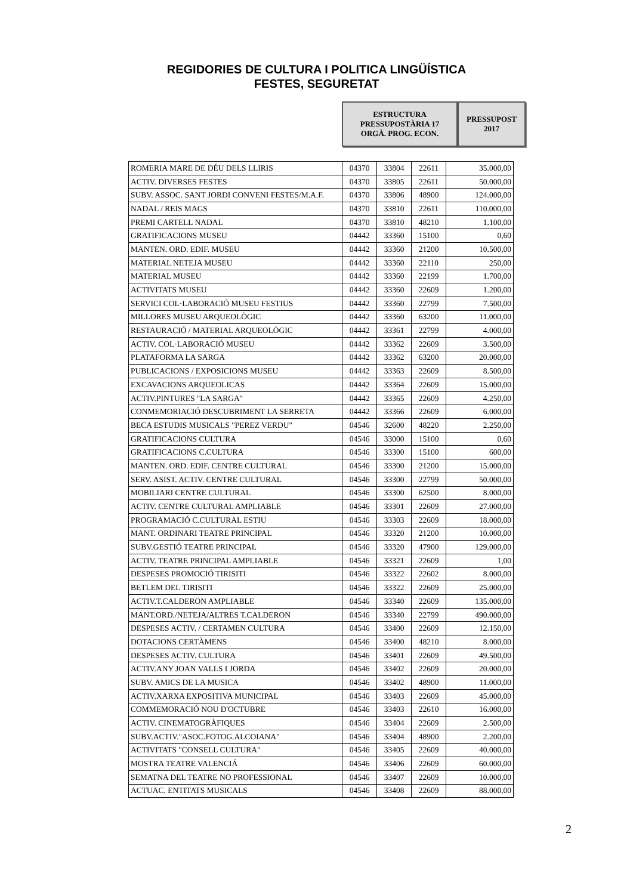REGIDORIES DE CULTURA I POLITICA LINGÜÍSTICA
FESTES, SEGURETAT
ESTRUCTURA
PRESSUPOSTÀRIA 17
ORGÀ. PROG. ECON.
PRESSUPOST
2017
| ROMERIA MARE DE DÉU DELS LLIRIS | 04370 | 33804 | 22611 | 35.000,00 |
| ACTIV. DIVERSES FESTES | 04370 | 33805 | 22611 | 50.000,00 |
| SUBV. ASSOC. SANT JORDI CONVENI FESTES/M.A.F. | 04370 | 33806 | 48900 | 124.000,00 |
| NADAL / REIS MAGS | 04370 | 33810 | 22611 | 110.000,00 |
| PREMI CARTELL NADAL | 04370 | 33810 | 48210 | 1.100,00 |
| GRATIFICACIONS MUSEU | 04442 | 33360 | 15100 | 0,60 |
| MANTEN. ORD. EDIF. MUSEU | 04442 | 33360 | 21200 | 10.500,00 |
| MATERIAL NETEJA MUSEU | 04442 | 33360 | 22110 | 250,00 |
| MATERIAL MUSEU | 04442 | 33360 | 22199 | 1.700,00 |
| ACTIVITATS MUSEU | 04442 | 33360 | 22609 | 1.200,00 |
| SERVICI COL·LABORACIÓ MUSEU FESTIUS | 04442 | 33360 | 22799 | 7.500,00 |
| MILLORES MUSEU ARQUEOLÒGIC | 04442 | 33360 | 63200 | 11.000,00 |
| RESTAURACIÓ / MATERIAL ARQUEOLÒGIC | 04442 | 33361 | 22799 | 4.000,00 |
| ACTIV. COL·LABORACIÓ MUSEU | 04442 | 33362 | 22609 | 3.500,00 |
| PLATAFORMA LA SARGA | 04442 | 33362 | 63200 | 20.000,00 |
| PUBLICACIONS / EXPOSICIONS MUSEU | 04442 | 33363 | 22609 | 8.500,00 |
| EXCAVACIONS ARQUEOLICAS | 04442 | 33364 | 22609 | 15.000,00 |
| ACTIV.PINTURES "LA SARGA" | 04442 | 33365 | 22609 | 4.250,00 |
| CONMEMORIACIÓ DESCUBRIMENT LA SERRETA | 04442 | 33366 | 22609 | 6.000,00 |
| BECA ESTUDIS MUSICALS "PEREZ VERDU" | 04546 | 32600 | 48220 | 2.250,00 |
| GRATIFICACIONS CULTURA | 04546 | 33000 | 15100 | 0,60 |
| GRATIFICACIONS C.CULTURA | 04546 | 33300 | 15100 | 600,00 |
| MANTEN. ORD. EDIF. CENTRE CULTURAL | 04546 | 33300 | 21200 | 15.000,00 |
| SERV. ASIST. ACTIV. CENTRE CULTURAL | 04546 | 33300 | 22799 | 50.000,00 |
| MOBILIARI CENTRE CULTURAL | 04546 | 33300 | 62500 | 8.000,00 |
| ACTIV. CENTRE CULTURAL AMPLIABLE | 04546 | 33301 | 22609 | 27.000,00 |
| PROGRAMACIÓ C.CULTURAL ESTIU | 04546 | 33303 | 22609 | 18.000,00 |
| MANT. ORDINARI TEATRE PRINCIPAL | 04546 | 33320 | 21200 | 10.000,00 |
| SUBV.GESTIÓ TEATRE PRINCIPAL | 04546 | 33320 | 47900 | 129.000,00 |
| ACTIV. TEATRE PRINCIPAL AMPLIABLE | 04546 | 33321 | 22609 | 1,00 |
| DESPESES PROMOCIÓ TIRISITI | 04546 | 33322 | 22602 | 8.000,00 |
| BETLEM DEL TIRISITI | 04546 | 33322 | 22609 | 25.000,00 |
| ACTIV.T.CALDERON AMPLIABLE | 04546 | 33340 | 22609 | 135.000,00 |
| MANT.ORD./NETEJA/ALTRES T.CALDERON | 04546 | 33340 | 22799 | 490.000,00 |
| DESPESES ACTIV. / CERTAMEN CULTURA | 04546 | 33400 | 22609 | 12.150,00 |
| DOTACIONS CERTÀMENS | 04546 | 33400 | 48210 | 8.000,00 |
| DESPESES ACTIV. CULTURA | 04546 | 33401 | 22609 | 49.500,00 |
| ACTIV.ANY JOAN VALLS I JORDA | 04546 | 33402 | 22609 | 20.000,00 |
| SUBV. AMICS DE LA MUSICA | 04546 | 33402 | 48900 | 11.000,00 |
| ACTIV.XARXA EXPOSITIVA MUNICIPAL | 04546 | 33403 | 22609 | 45.000,00 |
| COMMEMORACIÓ NOU D'OCTUBRE | 04546 | 33403 | 22610 | 16.000,00 |
| ACTIV. CINEMATOGRÀFIQUES | 04546 | 33404 | 22609 | 2.500,00 |
| SUBV.ACTIV."ASOC.FOTOG.ALCOIANA" | 04546 | 33404 | 48900 | 2.200,00 |
| ACTIVITATS "CONSELL CULTURA" | 04546 | 33405 | 22609 | 40.000,00 |
| MOSTRA TEATRE VALENCIÁ | 04546 | 33406 | 22609 | 60.000,00 |
| SEMATNA DEL TEATRE NO PROFESSIONAL | 04546 | 33407 | 22609 | 10.000,00 |
| ACTUAC. ENTITATS MUSICALS | 04546 | 33408 | 22609 | 88.000,00 |
2